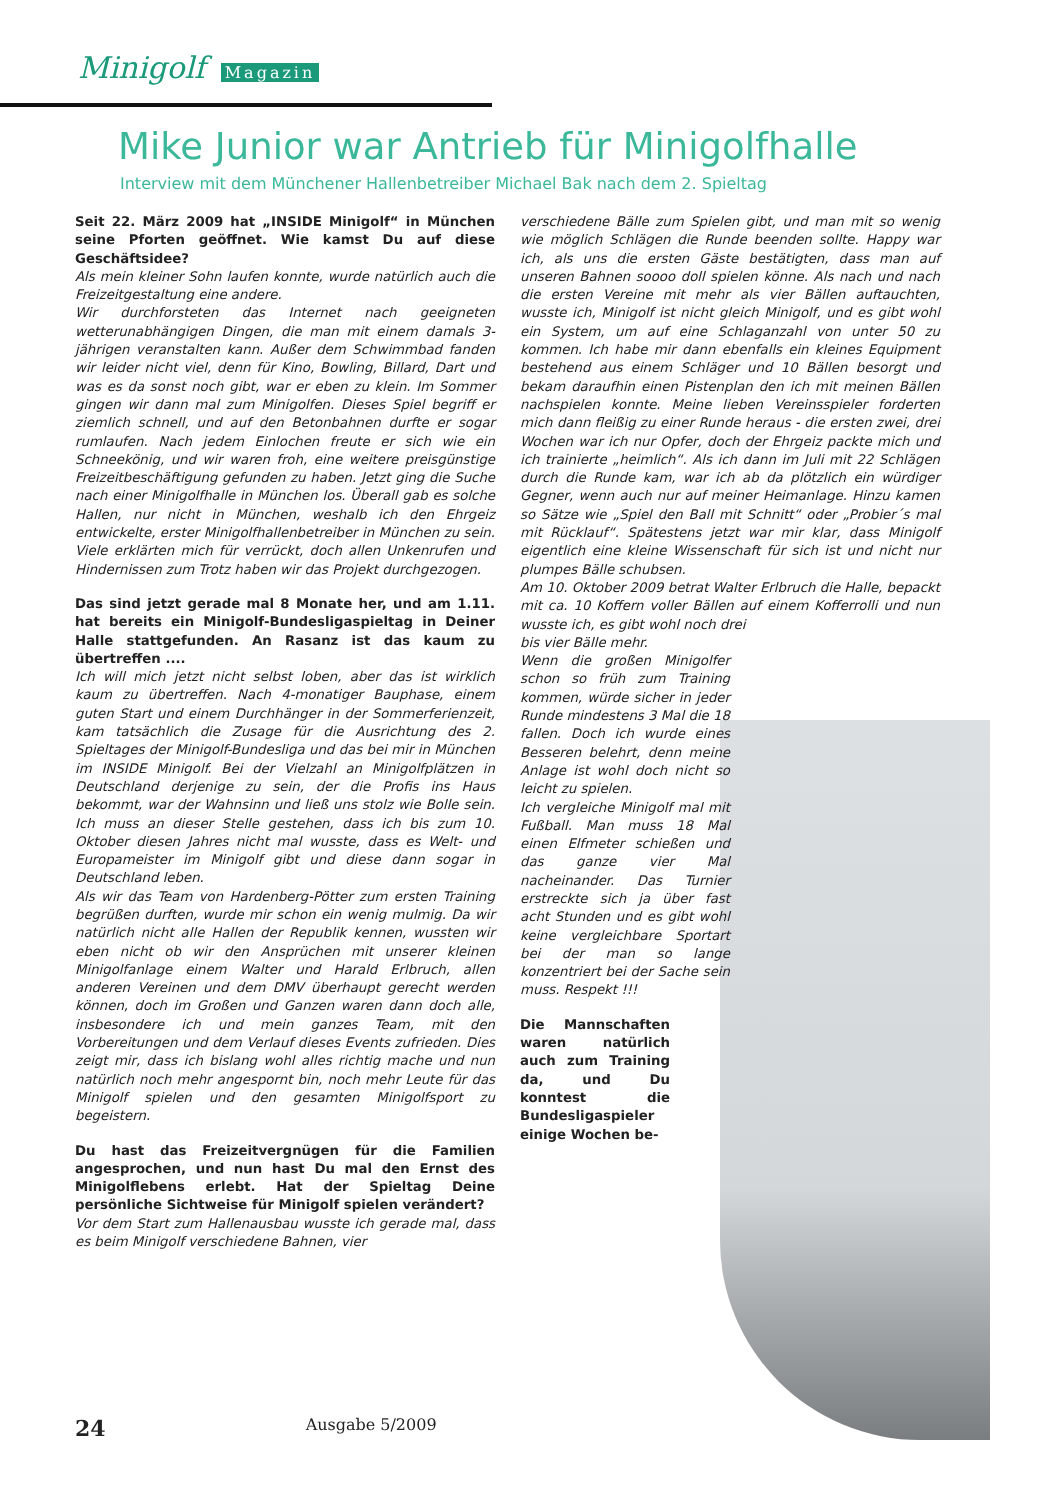Minigolf Magazin
Mike Junior war Antrieb für Minigolfhalle
Interview mit dem Münchener Hallenbetreiber Michael Bak nach dem 2. Spieltag
Seit 22. März 2009 hat „INSIDE Minigolf“ in München seine Pforten geöffnet. Wie kamst Du auf diese Geschäftsidee?
Als mein kleiner Sohn laufen konnte, wurde natürlich auch die Freizeitgestaltung eine andere.
Wir durchforsteten das Internet nach geeigneten wetterunabhängigen Dingen, die man mit einem damals 3-jährigen veranstalten kann. Außer dem Schwimmbad fanden wir leider nicht viel, denn für Kino, Bowling, Billard, Dart und was es da sonst noch gibt, war er eben zu klein. Im Sommer gingen wir dann mal zum Minigolfen. Dieses Spiel begriff er ziemlich schnell, und auf den Betonbahnen durfte er sogar rumlaufen. Nach jedem Einlochen freute er sich wie ein Schneekönig, und wir waren froh, eine weitere preisgünstige Freizeitbeschäftigung gefunden zu haben. Jetzt ging die Suche nach einer Minigolfhalle in München los. Überall gab es solche Hallen, nur nicht in München, weshalb ich den Ehrgeiz entwickelte, erster Minigolfhallenbetreiber in München zu sein. Viele erklärten mich für verrückt, doch allen Unkenrufen und Hindernissen zum Trotz haben wir das Projekt durchgezogen.
Das sind jetzt gerade mal 8 Monate her, und am 1.11. hat bereits ein Minigolf-Bundesligaspieltag in Deiner Halle stattgefunden. An Rasanz ist das kaum zu übertreffen ....
Ich will mich jetzt nicht selbst loben, aber das ist wirklich kaum zu übertreffen. Nach 4-monatiger Bauphase, einem guten Start und einem Durchhänger in der Sommerferienzeit, kam tatsächlich die Zusage für die Ausrichtung des 2. Spieltages der Minigolf-Bundesliga und das bei mir in München im INSIDE Minigolf. Bei der Vielzahl an Minigolfplätzen in Deutschland derjenige zu sein, der die Profis ins Haus bekommt, war der Wahnsinn und ließ uns stolz wie Bolle sein. Ich muss an dieser Stelle gestehen, dass ich bis zum 10. Oktober diesen Jahres nicht mal wusste, dass es Welt- und Europameister im Minigolf gibt und diese dann sogar in Deutschland leben.
Als wir das Team von Hardenberg-Pötter zum ersten Training begrüßen durften, wurde mir schon ein wenig mulmig. Da wir natürlich nicht alle Hallen der Republik kennen, wussten wir eben nicht ob wir den Ansprüchen mit unserer kleinen Minigolfanlage einem Walter und Harald Erlbruch, allen anderen Vereinen und dem DMV überhaupt gerecht werden können, doch im Großen und Ganzen waren dann doch alle, insbesondere ich und mein ganzes Team, mit den Vorbereitungen und dem Verlauf dieses Events zufrieden. Dies zeigt mir, dass ich bislang wohl alles richtig mache und nun natürlich noch mehr angespornt bin, noch mehr Leute für das Minigolf spielen und den gesamten Minigolfsport zu begeistern.
Du hast das Freizeitvergnügen für die Familien angesprochen, und nun hast Du mal den Ernst des Minigolflebens erlebt. Hat der Spieltag Deine persönliche Sichtweise für Minigolf spielen verändert?
Vor dem Start zum Hallenausbau wusste ich gerade mal, dass es beim Minigolf verschiedene Bahnen, vier
verschiedene Bälle zum Spielen gibt, und man mit so wenig wie möglich Schlägen die Runde beenden sollte. Happy war ich, als uns die ersten Gäste bestätigten, dass man auf unseren Bahnen soooo doll spielen könne. Als nach und nach die ersten Vereine mit mehr als vier Bällen auftauchten, wusste ich, Minigolf ist nicht gleich Minigolf, und es gibt wohl ein System, um auf eine Schlaganzahl von unter 50 zu kommen. Ich habe mir dann ebenfalls ein kleines Equipment bestehend aus einem Schläger und 10 Bällen besorgt und bekam daraufhin einen Pistenplan den ich mit meinen Bällen nachspielen konnte. Meine lieben Vereinsspieler forderten mich dann fleißig zu einer Runde heraus - die ersten zwei, drei Wochen war ich nur Opfer, doch der Ehrgeiz packte mich und ich trainierte „heimlich“. Als ich dann im Juli mit 22 Schlägen durch die Runde kam, war ich ab da plötzlich ein würdiger Gegner, wenn auch nur auf meiner Heimanlage. Hinzu kamen so Sätze wie „Spiel den Ball mit Schnitt“ oder „Probier´s mal mit Rücklauf“. Spätestens jetzt war mir klar, dass Minigolf eigentlich eine kleine Wissenschaft für sich ist und nicht nur plumpes Bälle schubsen.
Am 10. Oktober 2009 betrat Walter Erlbruch die Halle, bepackt mit ca. 10 Koffern voller Bällen auf einem Kofferrolli und nun wusste ich, es gibt wohl noch drei
bis vier Bälle mehr.
Wenn die großen Minigolfer schon so früh zum Training kommen, würde sicher in jeder Runde mindestens 3 Mal die 18 fallen. Doch ich wurde eines Besseren belehrt, denn meine Anlage ist wohl doch nicht so leicht zu spielen.
Ich vergleiche Minigolf mal mit Fußball. Man muss 18 Mal einen Elfmeter schießen und das ganze vier Mal nacheinander. Das Turnier erstreckte sich ja über fast acht Stunden und es gibt wohl keine vergleichbare Sportart bei der man so lange konzentriert bei der Sache sein muss. Respekt !!!
Die Mannschaften waren natürlich auch zum Training da, und Du konntest die Bundesligaspieler einige Wochen be-
24 Ausgabe 5/2009